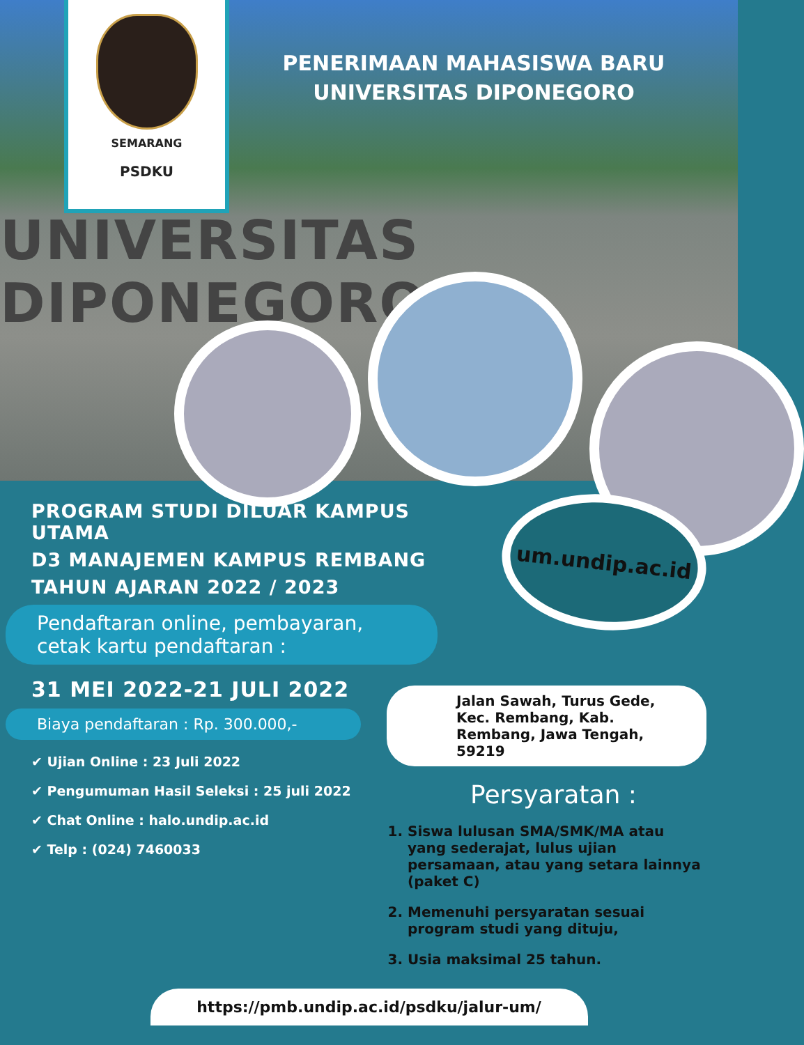SEMARANG
PSDKU
PENERIMAAN MAHASISWA BARU
UNIVERSITAS DIPONEGORO
UNIVERSITAS DIPONEGORO
PROGRAM STUDI DILUAR KAMPUS UTAMA
D3 MANAJEMEN KAMPUS REMBANG
TAHUN AJARAN 2022 / 2023
Pendaftaran online, pembayaran, cetak kartu pendaftaran :
um.undip.ac.id
31 MEI 2022-21 JULI 2022
Biaya pendaftaran : Rp. 300.000,-
✔ Ujian Online : 23 Juli 2022
✔ Pengumuman Hasil Seleksi : 25 juli 2022
✔ Chat Online : halo.undip.ac.id
✔ Telp : (024) 7460033
Jalan Sawah, Turus Gede, Kec. Rembang, Kab. Rembang, Jawa Tengah, 59219
Persyaratan :
1. Siswa lulusan SMA/SMK/MA atau yang sederajat, lulus ujian persamaan, atau yang setara lainnya (paket C)
2. Memenuhi persyaratan sesuai program studi yang dituju,
3. Usia maksimal 25 tahun.
https://pmb.undip.ac.id/psdku/jalur-um/